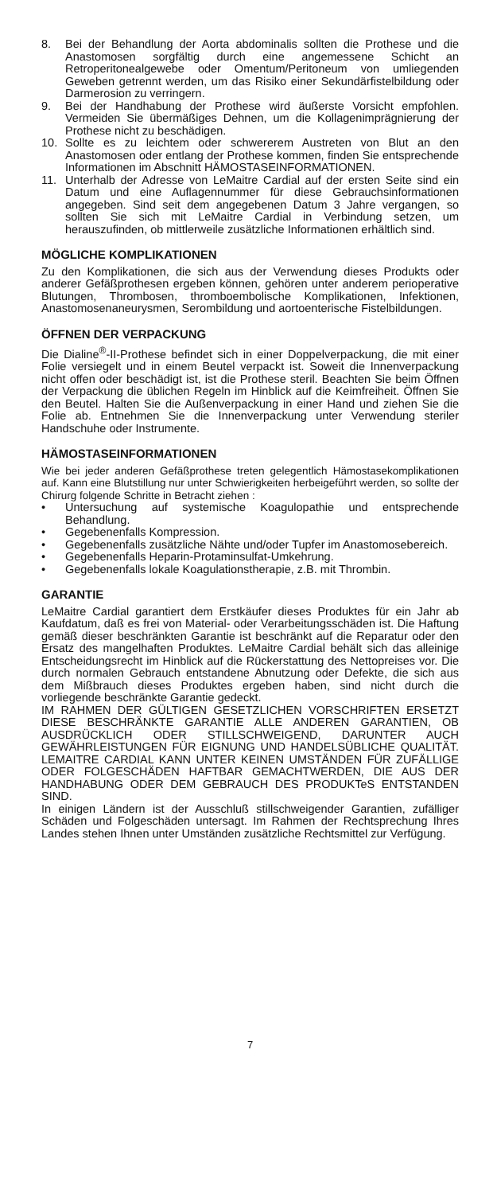8. Bei der Behandlung der Aorta abdominalis sollten die Prothese und die Anastomosen sorgfältig durch eine angemessene Schicht an Retroperitonealgewebe oder Omentum/Peritoneum von umliegenden Geweben getrennt werden, um das Risiko einer Sekundärfistelbildung oder Darmerosion zu verringern.
9. Bei der Handhabung der Prothese wird äußerste Vorsicht empfohlen. Vermeiden Sie übermäßiges Dehnen, um die Kollagenimprägnierung der Prothese nicht zu beschädigen.
10. Sollte es zu leichtem oder schwererem Austreten von Blut an den Anastomosen oder entlang der Prothese kommen, finden Sie entsprechende Informationen im Abschnitt HÄMOSTASEINFORMATIONEN.
11. Unterhalb der Adresse von LeMaitre Cardial auf der ersten Seite sind ein Datum und eine Auflagennummer für diese Gebrauchsinformationen angegeben. Sind seit dem angegebenen Datum 3 Jahre vergangen, so sollten Sie sich mit LeMaitre Cardial in Verbindung setzen, um herauszufinden, ob mittlerweile zusätzliche Informationen erhältlich sind.
MÖGLICHE KOMPLIKATIONEN
Zu den Komplikationen, die sich aus der Verwendung dieses Produkts oder anderer Gefäßprothesen ergeben können, gehören unter anderem perioperative Blutungen, Thrombosen, thromboembolische Komplikationen, Infektionen, Anastomosenaneurysmen, Serombildung und aortoenterische Fistelbildungen.
ÖFFNEN DER VERPACKUNG
Die Dialine<sup>®</sup>-II-Prothese befindet sich in einer Doppelverpackung, die mit einer Folie versiegelt und in einem Beutel verpackt ist. Soweit die Innenverpackung nicht offen oder beschädigt ist, ist die Prothese steril. Beachten Sie beim Öffnen der Verpackung die üblichen Regeln im Hinblick auf die Keimfreiheit. Öffnen Sie den Beutel. Halten Sie die Außenverpackung in einer Hand und ziehen Sie die Folie ab. Entnehmen Sie die Innenverpackung unter Verwendung steriler Handschuhe oder Instrumente.
HÄMOSTASEINFORMATIONEN
Wie bei jeder anderen Gefäßprothese treten gelegentlich Hämostasekomplikationen auf. Kann eine Blutstillung nur unter Schwierigkeiten herbeigeführt werden, so sollte der Chirurg folgende Schritte in Betracht ziehen :
• Untersuchung auf systemische Koagulopathie und entsprechende Behandlung.
• Gegebenenfalls Kompression.
• Gegebenenfalls zusätzliche Nähte und/oder Tupfer im Anastomosebereich.
• Gegebenenfalls Heparin-Protaminsulfat-Umkehrung.
• Gegebenenfalls lokale Koagulationstherapie, z.B. mit Thrombin.
GARANTIE
LeMaitre Cardial garantiert dem Erstkäufer dieses Produktes für ein Jahr ab Kaufdatum, daß es frei von Material- oder Verarbeitungsschäden ist. Die Haftung gemäß dieser beschränkten Garantie ist beschränkt auf die Reparatur oder den Ersatz des mangelhaften Produktes. LeMaitre Cardial behält sich das alleinige Entscheidungsrecht im Hinblick auf die Rückerstattung des Nettopreises vor. Die durch normalen Gebrauch entstandene Abnutzung oder Defekte, die sich aus dem Mißbrauch dieses Produktes ergeben haben, sind nicht durch die vorliegende beschränkte Garantie gedeckt.
IM RAHMEN DER GÜLTIGEN GESETZLICHEN VORSCHRIFTEN ERSETZT DIESE BESCHRÄNKTE GARANTIE ALLE ANDEREN GARANTIEN, OB AUSDRÜCKLICH ODER STILLSCHWEIGEND, DARUNTER AUCH GEWÄHRLEISTUNGEN FÜR EIGNUNG UND HANDELSÜBLICHE QUALITÄT. LEMAITRE CARDIAL KANN UNTER KEINEN UMSTÄNDEN FÜR ZUFÄLLIGE ODER FOLGESCHÄDEN HAFTBAR GEMACHTWERDEN, DIE AUS DER HANDHABUNG ODER DEM GEBRAUCH DES PRODUKTeS ENTSTANDEN SIND.
In einigen Ländern ist der Ausschluß stillschweigender Garantien, zufälliger Schäden und Folgeschäden untersagt. Im Rahmen der Rechtsprechung Ihres Landes stehen Ihnen unter Umständen zusätzliche Rechtsmittel zur Verfügung.
7